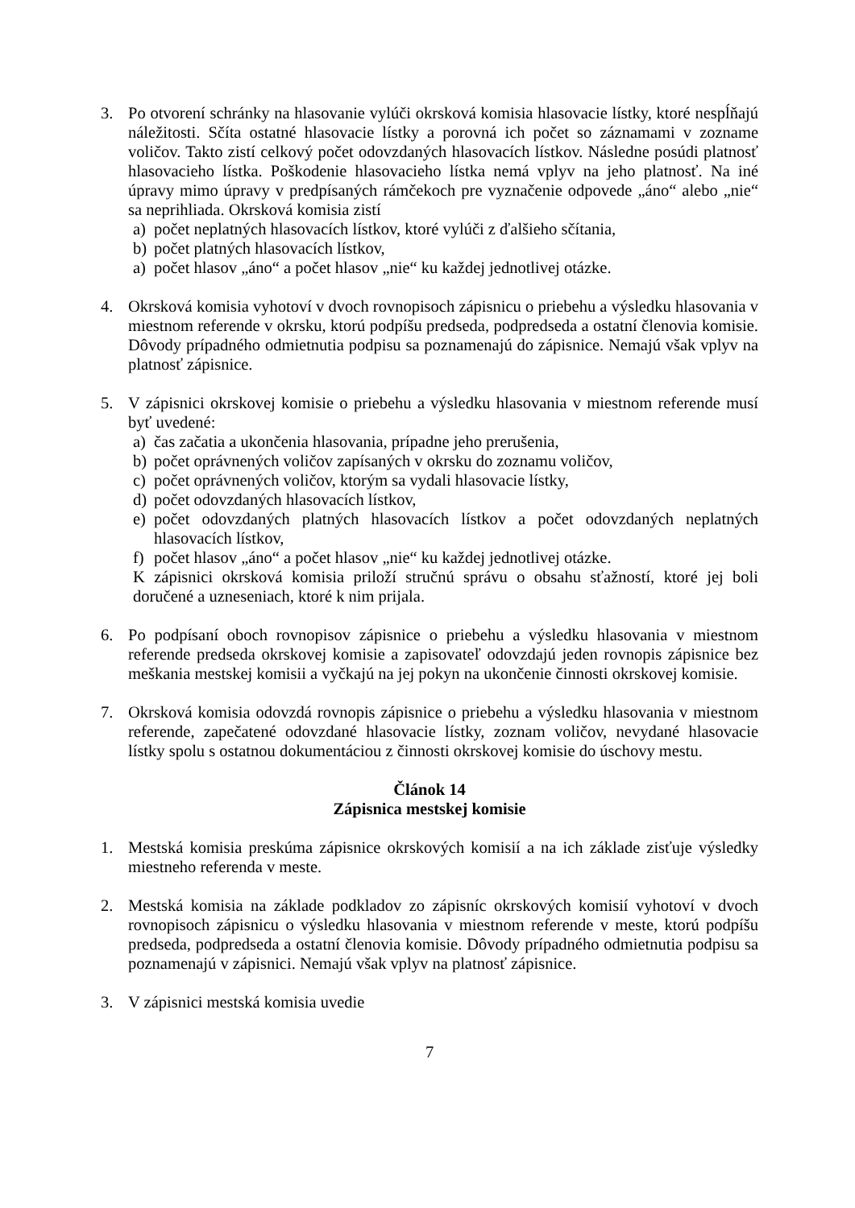3. Po otvorení schránky na hlasovanie vylúči okrsková komisia hlasovacie lístky, ktoré nespĺňajú náležitosti. Sčíta ostatné hlasovacie lístky a porovná ich počet so záznamami v zozname voličov. Takto zistí celkový počet odovzdaných hlasovacích lístkov. Následne posúdi platnosť hlasovacieho lístka. Poškodenie hlasovacieho lístka nemá vplyv na jeho platnosť. Na iné úpravy mimo úpravy v predpísaných rámčekoch pre vyznačenie odpovede „áno“ alebo „nie“ sa neprihliada. Okrsková komisia zistí
a) počet neplatných hlasovacích lístkov, ktoré vylúči z ďalšieho sčítania,
b) počet platných hlasovacích lístkov,
a) počet hlasov „áno“ a počet hlasov „nie“ ku každej jednotlivej otázke.
4. Okrsková komisia vyhotoví v dvoch rovnopisoch zápisnicu o priebehu a výsledku hlasovania v miestnom referende v okrsku, ktorú podpíšu predseda, podpredseda a ostatní členovia komisie. Dôvody prípadného odmietnutia podpisu sa poznamenajú do zápisnice. Nemajú však vplyv na platnosť zápisnice.
5. V zápisnici okrskovej komisie o priebehu a výsledku hlasovania v miestnom referende musí byť uvedené:
a) čas začatia a ukončenia hlasovania, prípadne jeho prerušenia,
b) počet oprávnených voličov zapísaných v okrsku do zoznamu voličov,
c) počet oprávnených voličov, ktorým sa vydali hlasovacie lístky,
d) počet odovzdaných hlasovacích lístkov,
e) počet odovzdaných platných hlasovacích lístkov a počet odovzdaných neplatných hlasovacích lístkov,
f) počet hlasov „áno“ a počet hlasov „nie“ ku každej jednotlivej otázke.
K zápisnici okrsková komisia priloží stručnú správu o obsahu sťažností, ktoré jej boli doručené a uzneseniach, ktoré k nim prijala.
6. Po podpísaní oboch rovnopisov zápisnice o priebehu a výsledku hlasovania v miestnom referende predseda okrskovej komisie a zapisovateľ odovzdajú jeden rovnopis zápisnice bez meškania mestskej komisii a vyčkajú na jej pokyn na ukončenie činnosti okrskovej komisie.
7. Okrsková komisia odovzdá rovnopis zápisnice o priebehu a výsledku hlasovania v miestnom referende, zapečatené odovzdané hlasovacie lístky, zoznam voličov, nevydané hlasovacie lístky spolu s ostatnou dokumentáciou z činnosti okrskovej komisie do úschovy mestu.
Článok 14
Zápisnica mestskej komisie
1. Mestská komisia preskúma zápisnice okrskových komisií a na ich základe zisťuje výsledky miestneho referenda v meste.
2. Mestská komisia na základe podkladov zo zápisníc okrskových komisií vyhotoví v dvoch rovnopisoch zápisnicu o výsledku hlasovania v miestnom referende v meste, ktorú podpíšu predseda, podpredseda a ostatní členovia komisie. Dôvody prípadného odmietnutia podpisu sa poznamenajú v zápisnici. Nemajú však vplyv na platnosť zápisnice.
3. V zápisnici mestská komisia uvedie
7